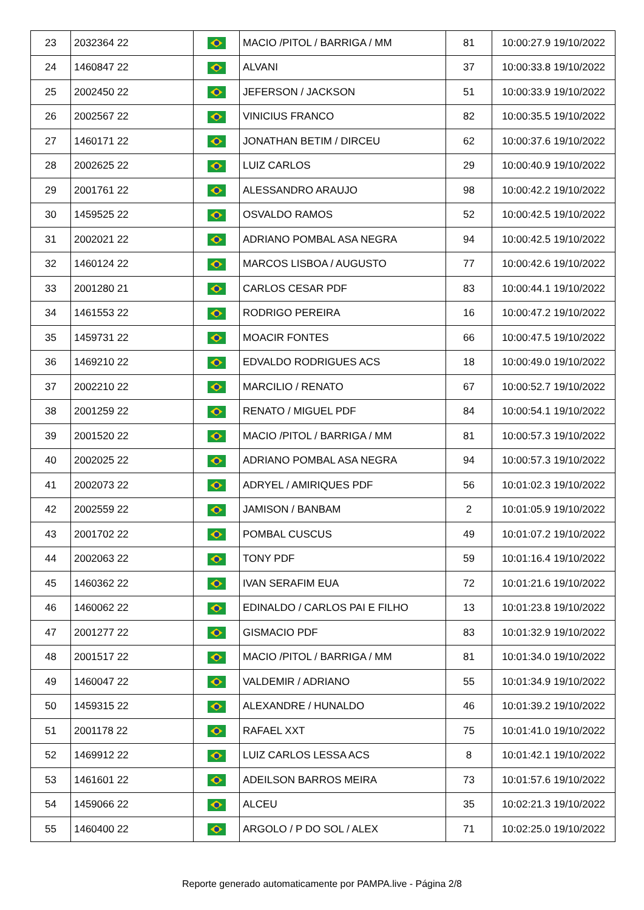| 23 | 2032364 22 | | MACIO /PITOL / BARRIGA / MM | 81 | 10:00:27.9 19/10/2022 |
| 24 | 1460847 22 | | ALVANI | 37 | 10:00:33.8 19/10/2022 |
| 25 | 2002450 22 | | JEFERSON / JACKSON | 51 | 10:00:33.9 19/10/2022 |
| 26 | 2002567 22 | | VINICIUS FRANCO | 82 | 10:00:35.5 19/10/2022 |
| 27 | 1460171 22 | | JONATHAN BETIM / DIRCEU | 62 | 10:00:37.6 19/10/2022 |
| 28 | 2002625 22 | | LUIZ CARLOS | 29 | 10:00:40.9 19/10/2022 |
| 29 | 2001761 22 | | ALESSANDRO ARAUJO | 98 | 10:00:42.2 19/10/2022 |
| 30 | 1459525 22 | | OSVALDO RAMOS | 52 | 10:00:42.5 19/10/2022 |
| 31 | 2002021 22 | | ADRIANO POMBAL ASA NEGRA | 94 | 10:00:42.5 19/10/2022 |
| 32 | 1460124 22 | | MARCOS LISBOA / AUGUSTO | 77 | 10:00:42.6 19/10/2022 |
| 33 | 2001280 21 | | CARLOS CESAR PDF | 83 | 10:00:44.1 19/10/2022 |
| 34 | 1461553 22 | | RODRIGO PEREIRA | 16 | 10:00:47.2 19/10/2022 |
| 35 | 1459731 22 | | MOACIR FONTES | 66 | 10:00:47.5 19/10/2022 |
| 36 | 1469210 22 | | EDVALDO RODRIGUES ACS | 18 | 10:00:49.0 19/10/2022 |
| 37 | 2002210 22 | | MARCILIO / RENATO | 67 | 10:00:52.7 19/10/2022 |
| 38 | 2001259 22 | | RENATO / MIGUEL PDF | 84 | 10:00:54.1 19/10/2022 |
| 39 | 2001520 22 | | MACIO /PITOL / BARRIGA / MM | 81 | 10:00:57.3 19/10/2022 |
| 40 | 2002025 22 | | ADRIANO POMBAL ASA NEGRA | 94 | 10:00:57.3 19/10/2022 |
| 41 | 2002073 22 | | ADRYEL / AMIRIQUES PDF | 56 | 10:01:02.3 19/10/2022 |
| 42 | 2002559 22 | | JAMISON / BANBAM | 2 | 10:01:05.9 19/10/2022 |
| 43 | 2001702 22 | | POMBAL CUSCUS | 49 | 10:01:07.2 19/10/2022 |
| 44 | 2002063 22 | | TONY PDF | 59 | 10:01:16.4 19/10/2022 |
| 45 | 1460362 22 | | IVAN SERAFIM EUA | 72 | 10:01:21.6 19/10/2022 |
| 46 | 1460062 22 | | EDINALDO / CARLOS PAI E FILHO | 13 | 10:01:23.8 19/10/2022 |
| 47 | 2001277 22 | | GISMACIO PDF | 83 | 10:01:32.9 19/10/2022 |
| 48 | 2001517 22 | | MACIO /PITOL / BARRIGA / MM | 81 | 10:01:34.0 19/10/2022 |
| 49 | 1460047 22 | | VALDEMIR / ADRIANO | 55 | 10:01:34.9 19/10/2022 |
| 50 | 1459315 22 | | ALEXANDRE / HUNALDO | 46 | 10:01:39.2 19/10/2022 |
| 51 | 2001178 22 | | RAFAEL XXT | 75 | 10:01:41.0 19/10/2022 |
| 52 | 1469912 22 | | LUIZ CARLOS LESSA ACS | 8 | 10:01:42.1 19/10/2022 |
| 53 | 1461601 22 | | ADEILSON BARROS MEIRA | 73 | 10:01:57.6 19/10/2022 |
| 54 | 1459066 22 | | ALCEU | 35 | 10:02:21.3 19/10/2022 |
| 55 | 1460400 22 | | ARGOLO / P DO SOL / ALEX | 71 | 10:02:25.0 19/10/2022 |
Reporte generado automaticamente por PAMPA.live - Página 2/8